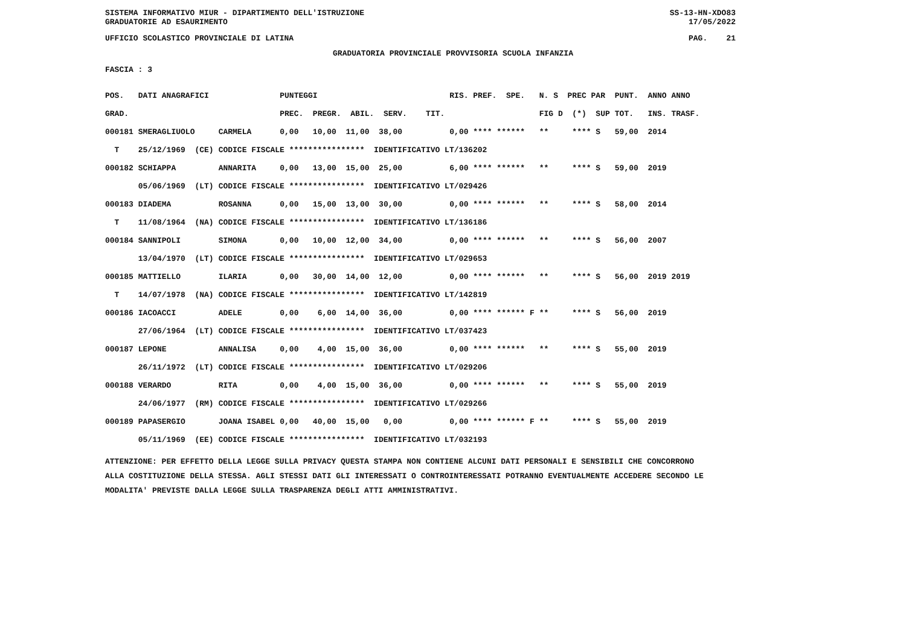SISTEMA INFORMATIVO MIUR - DIPARTIMENTO DELL'ISTRUZIONE SS-13-HN-XDO83
GRADUATORIE AD ESAURIMENTO 17/05/2022
UFFICIO SCOLASTICO PROVINCIALE DI LATINA PAG. 21
GRADUATORIA PROVINCIALE PROVVISORIA SCUOLA INFANZIA
FASCIA : 3
| POS. | DATI ANAGRAFICI | | PUNTEGGI | RIS. PREF. SPE. | N. S PREC PAR | PUNT. ANNO ANNO |
| --- | --- | --- | --- | --- | --- | --- |
| GRAD. | | | PREC. PREGR. ABIL. SERV. TIT. | | FIG D (*) SUP | TOT. INS. TRASF. |
| 000181 | SMERAGLIUOLO | CARMELA | 0,00 10,00 11,00 38,00 | 0,00 **** ****** | ** **** S | 59,00 2014 |
| T | 25/12/1969 (CE) | CODICE FISCALE **************** IDENTIFICATIVO LT/136202 | | | | |
| 000182 | SCHIAPPA | ANNARITA | 0,00 13,00 15,00 25,00 | 6,00 **** ****** | ** **** S | 59,00 2019 |
| | 05/06/1969 (LT) | CODICE FISCALE **************** IDENTIFICATIVO LT/029426 | | | | |
| 000183 | DIADEMA | ROSANNA | 0,00 15,00 13,00 30,00 | 0,00 **** ****** | ** **** S | 58,00 2014 |
| T | 11/08/1964 (NA) | CODICE FISCALE **************** IDENTIFICATIVO LT/136186 | | | | |
| 000184 | SANNIPOLI | SIMONA | 0,00 10,00 12,00 34,00 | 0,00 **** ****** | ** **** S | 56,00 2007 |
| | 13/04/1970 (LT) | CODICE FISCALE **************** IDENTIFICATIVO LT/029653 | | | | |
| 000185 | MATTIELLO | ILARIA | 0,00 30,00 14,00 12,00 | 0,00 **** ****** | ** **** S | 56,00 2019 2019 |
| T | 14/07/1978 (NA) | CODICE FISCALE **************** IDENTIFICATIVO LT/142819 | | | | |
| 000186 | IACOACCI | ADELE | 0,00 6,00 14,00 36,00 | 0,00 **** ****** F | ** **** S | 56,00 2019 |
| | 27/06/1964 (LT) | CODICE FISCALE **************** IDENTIFICATIVO LT/037423 | | | | |
| 000187 | LEPONE | ANNALISA | 0,00 4,00 15,00 36,00 | 0,00 **** ****** | ** **** S | 55,00 2019 |
| | 26/11/1972 (LT) | CODICE FISCALE **************** IDENTIFICATIVO LT/029206 | | | | |
| 000188 | VERARDO | RITA | 0,00 4,00 15,00 36,00 | 0,00 **** ****** | ** **** S | 55,00 2019 |
| | 24/06/1977 (RM) | CODICE FISCALE **************** IDENTIFICATIVO LT/029266 | | | | |
| 000189 | PAPASERGIO | JOANA ISABEL | 0,00 40,00 15,00 0,00 | 0,00 **** ****** F | ** **** S | 55,00 2019 |
| | 05/11/1969 (EE) | CODICE FISCALE **************** IDENTIFICATIVO LT/032193 | | | | |
ATTENZIONE: PER EFFETTO DELLA LEGGE SULLA PRIVACY QUESTA STAMPA NON CONTIENE ALCUNI DATI PERSONALI E SENSIBILI CHE CONCORRONO
ALLA COSTITUZIONE DELLA STESSA. AGLI STESSI DATI GLI INTERESSATI O CONTROINTERESSATI POTRANNO EVENTUALMENTE ACCEDERE SECONDO LE
MODALITA' PREVISTE DALLA LEGGE SULLA TRASPARENZA DEGLI ATTI AMMINISTRATIVI.